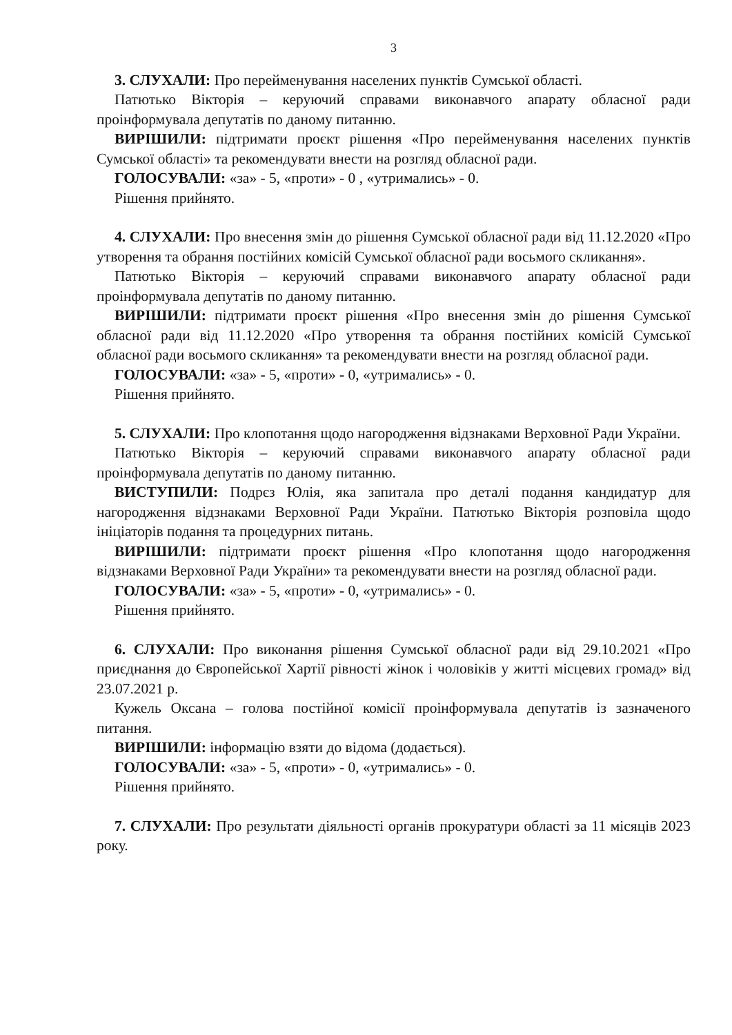3
3. СЛУХАЛИ: Про перейменування населених пунктів Сумської області.
Патютько Вікторія – керуючий справами виконавчого апарату обласної ради проінформувала депутатів по даному питанню.
ВИРІШИЛИ: підтримати проєкт рішення «Про перейменування населених пунктів Сумської області» та рекомендувати внести на розгляд обласної ради.
ГОЛОСУВАЛИ: «за» - 5, «проти» - 0 , «утримались» - 0.
Рішення прийнято.
4. СЛУХАЛИ: Про внесення змін до рішення Сумської обласної ради від 11.12.2020 «Про утворення та обрання постійних комісій Сумської обласної ради восьмого скликання».
Патютько Вікторія – керуючий справами виконавчого апарату обласної ради проінформувала депутатів по даному питанню.
ВИРІШИЛИ: підтримати проєкт рішення «Про внесення змін до рішення Сумської обласної ради від 11.12.2020 «Про утворення та обрання постійних комісій Сумської обласної ради восьмого скликання» та рекомендувати внести на розгляд обласної ради.
ГОЛОСУВАЛИ: «за» - 5, «проти» - 0, «утримались» - 0.
Рішення прийнято.
5. СЛУХАЛИ: Про клопотання щодо нагородження відзнаками Верховної Ради України.
Патютько Вікторія – керуючий справами виконавчого апарату обласної ради проінформувала депутатів по даному питанню.
ВИСТУПИЛИ: Подрєз Юлія, яка запитала про деталі подання кандидатур для нагородження відзнаками Верховної Ради України. Патютько Вікторія розповіла щодо ініціаторів подання та процедурних питань.
ВИРІШИЛИ: підтримати проєкт рішення «Про клопотання щодо нагородження відзнаками Верховної Ради України» та рекомендувати внести на розгляд обласної ради.
ГОЛОСУВАЛИ: «за» - 5, «проти» - 0, «утримались» - 0.
Рішення прийнято.
6. СЛУХАЛИ: Про виконання рішення Сумської обласної ради від 29.10.2021 «Про приєднання до Європейської Хартії рівності жінок і чоловіків у житті місцевих громад» від 23.07.2021 р.
Кужель Оксана – голова постійної комісії проінформувала депутатів із зазначеного питання.
ВИРІШИЛИ: інформацію взяти до відома (додається).
ГОЛОСУВАЛИ: «за» - 5, «проти» - 0, «утримались» - 0.
Рішення прийнято.
7. СЛУХАЛИ: Про результати діяльності органів прокуратури області за 11 місяців 2023 року.